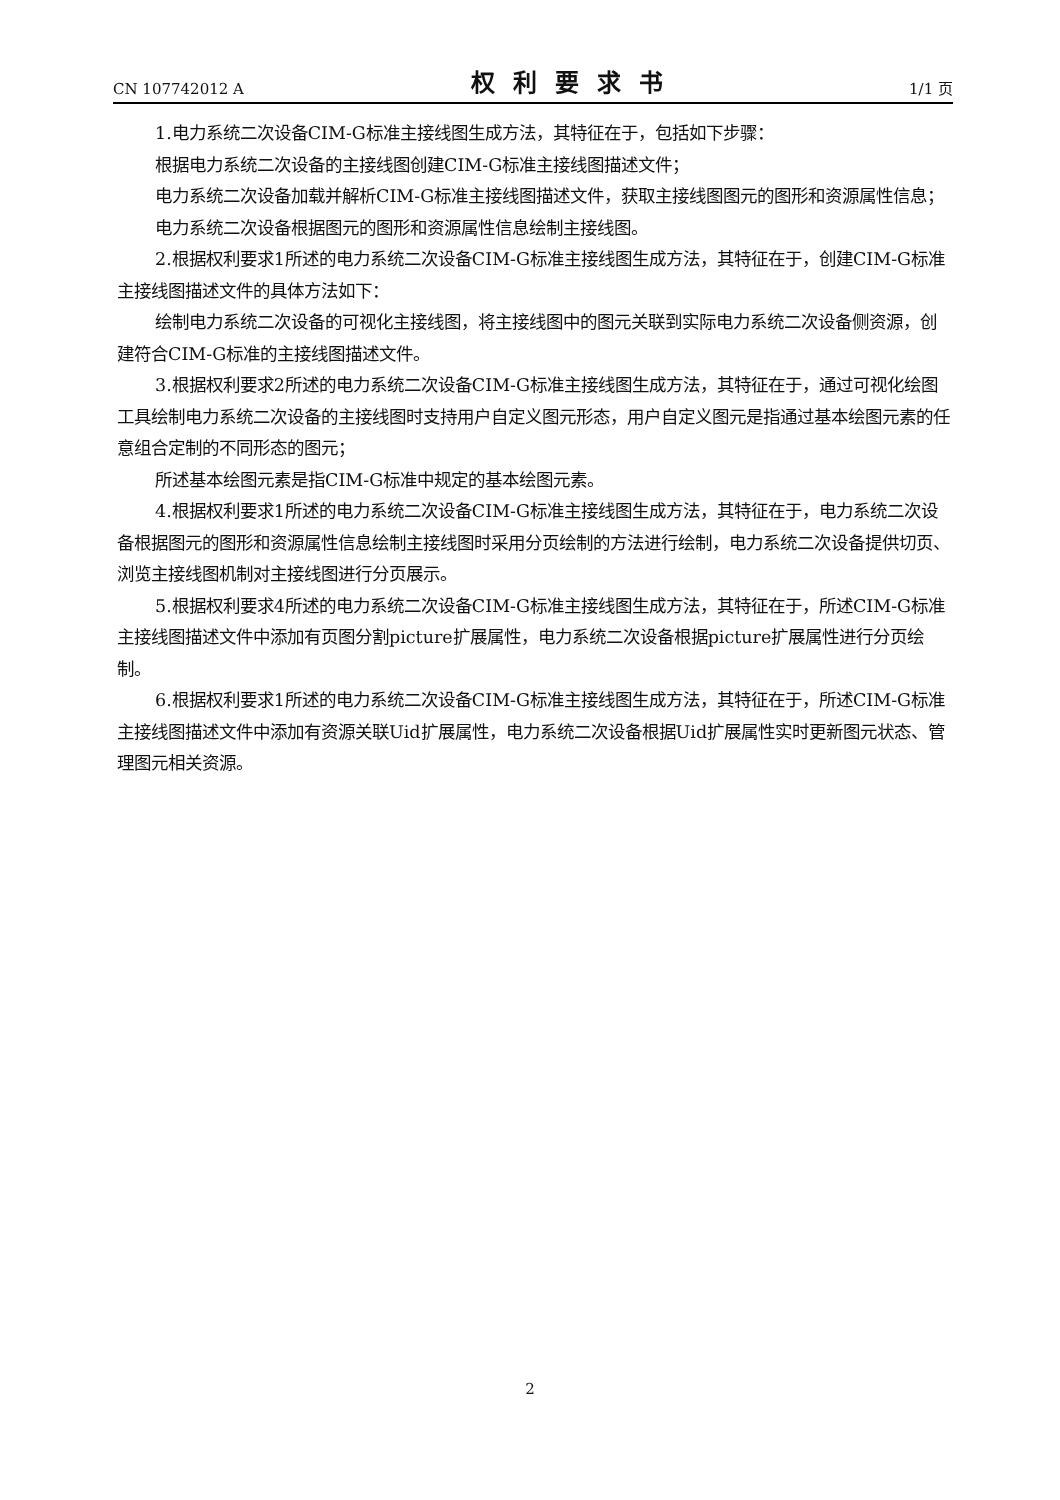CN 107742012 A 权利要求书 1/1 页
1.电力系统二次设备CIM-G标准主接线图生成方法，其特征在于，包括如下步骤：
根据电力系统二次设备的主接线图创建CIM-G标准主接线图描述文件；
电力系统二次设备加载并解析CIM-G标准主接线图描述文件，获取主接线图图元的图形和资源属性信息；
电力系统二次设备根据图元的图形和资源属性信息绘制主接线图。
2.根据权利要求1所述的电力系统二次设备CIM-G标准主接线图生成方法，其特征在于，创建CIM-G标准主接线图描述文件的具体方法如下：
绘制电力系统二次设备的可视化主接线图，将主接线图中的图元关联到实际电力系统二次设备侧资源，创建符合CIM-G标准的主接线图描述文件。
3.根据权利要求2所述的电力系统二次设备CIM-G标准主接线图生成方法，其特征在于，通过可视化绘图工具绘制电力系统二次设备的主接线图时支持用户自定义图元形态，用户自定义图元是指通过基本绘图元素的任意组合定制的不同形态的图元；
所述基本绘图元素是指CIM-G标准中规定的基本绘图元素。
4.根据权利要求1所述的电力系统二次设备CIM-G标准主接线图生成方法，其特征在于，电力系统二次设备根据图元的图形和资源属性信息绘制主接线图时采用分页绘制的方法进行绘制，电力系统二次设备提供切页、浏览主接线图机制对主接线图进行分页展示。
5.根据权利要求4所述的电力系统二次设备CIM-G标准主接线图生成方法，其特征在于，所述CIM-G标准主接线图描述文件中添加有页图分割picture扩展属性，电力系统二次设备根据picture扩展属性进行分页绘制。
6.根据权利要求1所述的电力系统二次设备CIM-G标准主接线图生成方法，其特征在于，所述CIM-G标准主接线图描述文件中添加有资源关联Uid扩展属性，电力系统二次设备根据Uid扩展属性实时更新图元状态、管理图元相关资源。
2